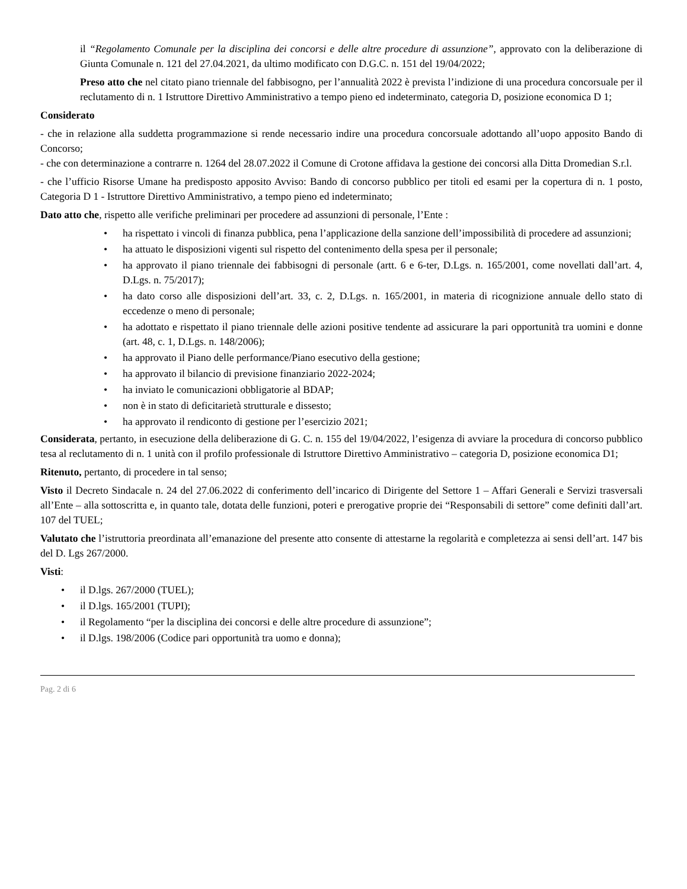il “Regolamento Comunale per la disciplina dei concorsi e delle altre procedure di assunzione”, approvato con la deliberazione di Giunta Comunale n. 121 del 27.04.2021, da ultimo modificato con D.G.C. n. 151 del 19/04/2022;
Preso atto che nel citato piano triennale del fabbisogno, per l’annualità 2022 è prevista l’indizione di una procedura concorsuale per il reclutamento di n. 1 Istruttore Direttivo Amministrativo a tempo pieno ed indeterminato, categoria D, posizione economica D 1;
Considerato
- che in relazione alla suddetta programmazione si rende necessario indire una procedura concorsuale adottando all’uopo apposito Bando di Concorso;
- che con determinazione a contrarre n. 1264 del 28.07.2022 il Comune di Crotone affidava la gestione dei concorsi alla Ditta Dromedian S.r.l.
- che l’ufficio Risorse Umane ha predisposto apposito Avviso: Bando di concorso pubblico per titoli ed esami per la copertura di n. 1 posto, Categoria D 1 - Istruttore Direttivo Amministrativo, a tempo pieno ed indeterminato;
Dato atto che, rispetto alle verifiche preliminari per procedere ad assunzioni di personale, l’Ente :
• ha rispettato i vincoli di finanza pubblica, pena l’applicazione della sanzione dell’impossibilità di procedere ad assunzioni;
• ha attuato le disposizioni vigenti sul rispetto del contenimento della spesa per il personale;
• ha approvato il piano triennale dei fabbisogni di personale (artt. 6 e 6-ter, D.Lgs. n. 165/2001, come novellati dall’art. 4, D.Lgs. n. 75/2017);
• ha dato corso alle disposizioni dell’art. 33, c. 2, D.Lgs. n. 165/2001, in materia di ricognizione annuale dello stato di eccedenze o meno di personale;
• ha adottato e rispettato il piano triennale delle azioni positive tendente ad assicurare la pari opportunità tra uomini e donne (art. 48, c. 1, D.Lgs. n. 148/2006);
• ha approvato il Piano delle performance/Piano esecutivo della gestione;
• ha approvato il bilancio di previsione finanziario 2022-2024;
• ha inviato le comunicazioni obbligatorie al BDAP;
• non è in stato di deficitarietà strutturale e dissesto;
• ha approvato il rendiconto di gestione per l’esercizio 2021;
Considerata, pertanto, in esecuzione della deliberazione di G. C. n. 155 del 19/04/2022, l’esigenza di avviare la procedura di concorso pubblico tesa al reclutamento di n. 1 unità con il profilo professionale di Istruttore Direttivo Amministrativo – categoria D, posizione economica D1;
Ritenuto, pertanto, di procedere in tal senso;
Visto il Decreto Sindacale n. 24 del 27.06.2022 di conferimento dell’incarico di Dirigente del Settore 1 – Affari Generali e Servizi trasversali all’Ente – alla sottoscritta e, in quanto tale, dotata delle funzioni, poteri e prerogative proprie dei “Responsabili di settore” come definiti dall’art. 107 del TUEL;
Valutato che l’istruttoria preordinata all’emanazione del presente atto consente di attestarne la regolarità e completezza ai sensi dell’art. 147 bis del D. Lgs 267/2000.
Visti:
• il D.lgs. 267/2000 (TUEL);
• il D.lgs. 165/2001 (TUPI);
• il Regolamento “per la disciplina dei concorsi e delle altre procedure di assunzione”;
• il D.lgs. 198/2006 (Codice pari opportunità tra uomo e donna);
Pag. 2 di 6